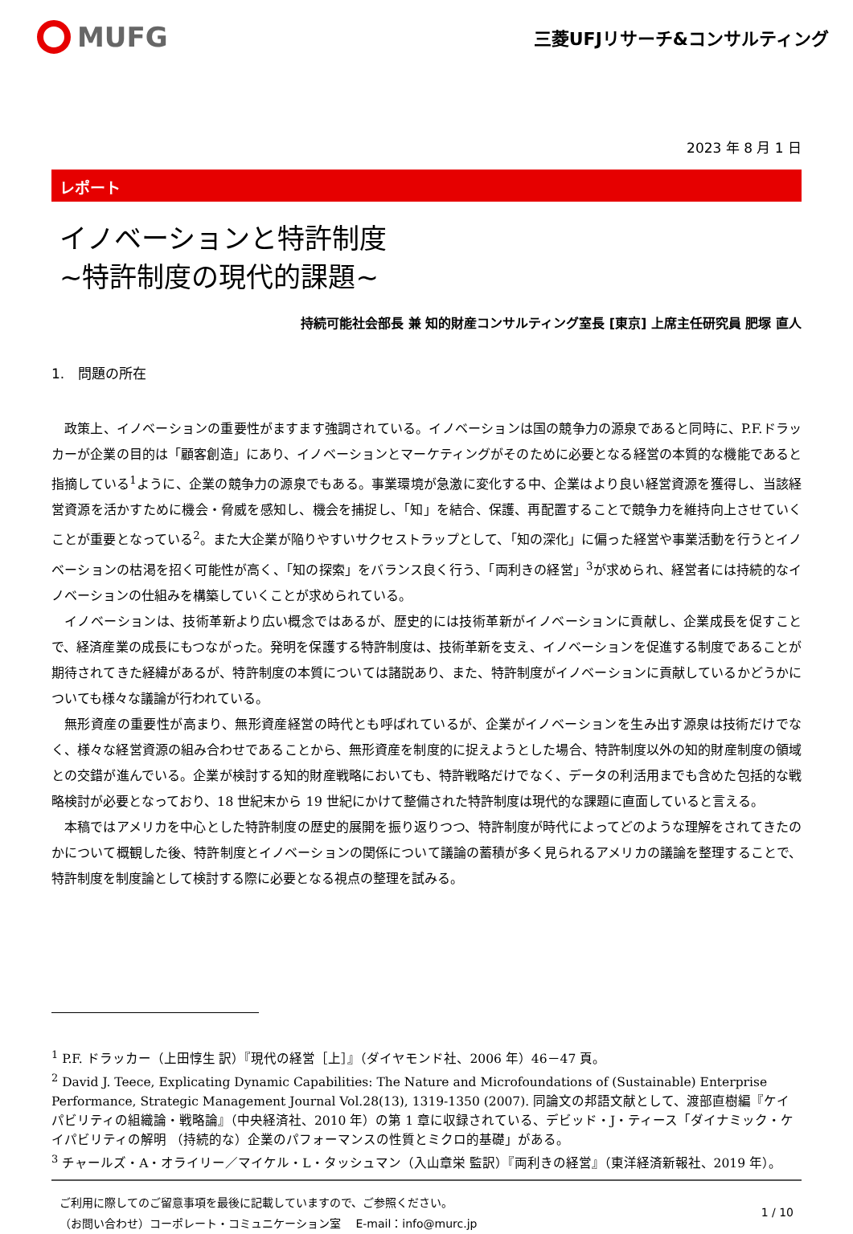MUFG
三菱UFJリサーチ&コンサルティング
2023 年 8 月 1 日
レポート
イノベーションと特許制度
~特許制度の現代的課題~
持続可能社会部長 兼 知的財産コンサルティング室長 [東京] 上席主任研究員 肥塚 直人
1.　問題の所在
政策上、イノベーションの重要性がますます強調されている。イノベーションは国の競争力の源泉であると同時に、P.F.ドラッカーが企業の目的は「顧客創造」にあり、イノベーションとマーケティングがそのために必要となる経営の本質的な機能であると指摘している<sup>1</sup>ように、企業の競争力の源泉でもある。事業環境が急激に変化する中、企業はより良い経営資源を獲得し、当該経営資源を活かすために機会・脅威を感知し、機会を捕捉し、「知」を結合、保護、再配置することで競争力を維持向上させていくことが重要となっている<sup>2</sup>。また大企業が陥りやすいサクセストラップとして、「知の深化」に偏った経営や事業活動を行うとイノベーションの枯渇を招く可能性が高く、「知の探索」をバランス良く行う、「両利きの経営」<sup>3</sup>が求められ、経営者には持続的なイノベーションの仕組みを構築していくことが求められている。
イノベーションは、技術革新より広い概念ではあるが、歴史的には技術革新がイノベーションに貢献し、企業成長を促すことで、経済産業の成長にもつながった。発明を保護する特許制度は、技術革新を支え、イノベーションを促進する制度であることが期待されてきた経緯があるが、特許制度の本質については諸説あり、また、特許制度がイノベーションに貢献しているかどうかについても様々な議論が行われている。
無形資産の重要性が高まり、無形資産経営の時代とも呼ばれているが、企業がイノベーションを生み出す源泉は技術だけでなく、様々な経営資源の組み合わせであることから、無形資産を制度的に捉えようとした場合、特許制度以外の知的財産制度の領域との交錯が進んでいる。企業が検討する知的財産戦略においても、特許戦略だけでなく、データの利活用までも含めた包括的な戦略検討が必要となっており、18 世紀末から 19 世紀にかけて整備された特許制度は現代的な課題に直面していると言える。
本稿ではアメリカを中心とした特許制度の歴史的展開を振り返りつつ、特許制度が時代によってどのような理解をされてきたのかについて概観した後、特許制度とイノベーションの関係について議論の蓄積が多く見られるアメリカの議論を整理することで、特許制度を制度論として検討する際に必要となる視点の整理を試みる。
<sup>1</sup> P.F. ドラッカー（上田惇生 訳）『現代の経営［上］』（ダイヤモンド社、2006 年）46－47 頁。
<sup>2</sup> David J. Teece, Explicating Dynamic Capabilities: The Nature and Microfoundations of (Sustainable) Enterprise Performance, Strategic Management Journal Vol.28(13), 1319-1350 (2007). 同論文の邦語文献として、渡部直樹編『ケイパビリティの組織論・戦略論』（中央経済社、2010 年）の第 1 章に収録されている、デビッド・J・ティース「ダイナミック・ケイパビリティの解明 （持続的な）企業のパフォーマンスの性質とミクロ的基礎」がある。
<sup>3</sup> チャールズ・A・オライリー／マイケル・L・タッシュマン（入山章栄 監訳）『両利きの経営』（東洋経済新報社、2019 年）。
ご利用に際してのご留意事項を最後に記載していますので、ご参照ください。
（お問い合わせ）コーポレート・コミュニケーション室　 E-mail：info@murc.jp
1 / 10